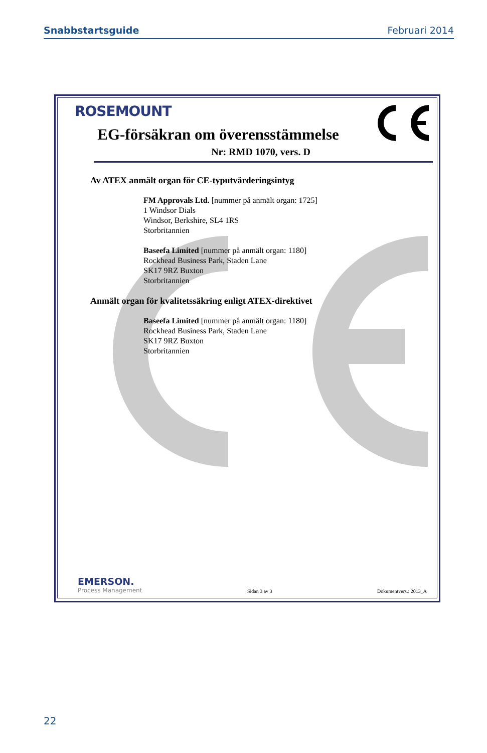Snabbstartsguide Februari 2014
ROSEMOUNT
EG-försäkran om överensstämmelse
Nr: RMD 1070, vers. D
Av ATEX anmält organ för CE-typutvärderingsintyg
FM Approvals Ltd. [nummer på anmält organ: 1725]
1 Windsor Dials
Windsor, Berkshire, SL4 1RS
Storbritannien
Baseefa Limited [nummer på anmält organ: 1180]
Rockhead Business Park, Staden Lane
SK17 9RZ Buxton
Storbritannien
Anmält organ för kvalitetssäkring enligt ATEX-direktivet
Baseefa Limited [nummer på anmält organ: 1180]
Rockhead Business Park, Staden Lane
SK17 9RZ Buxton
Storbritannien
EMERSON.
Process Management
Sidan 3 av 3 Dokumentvers.: 2013_A
22